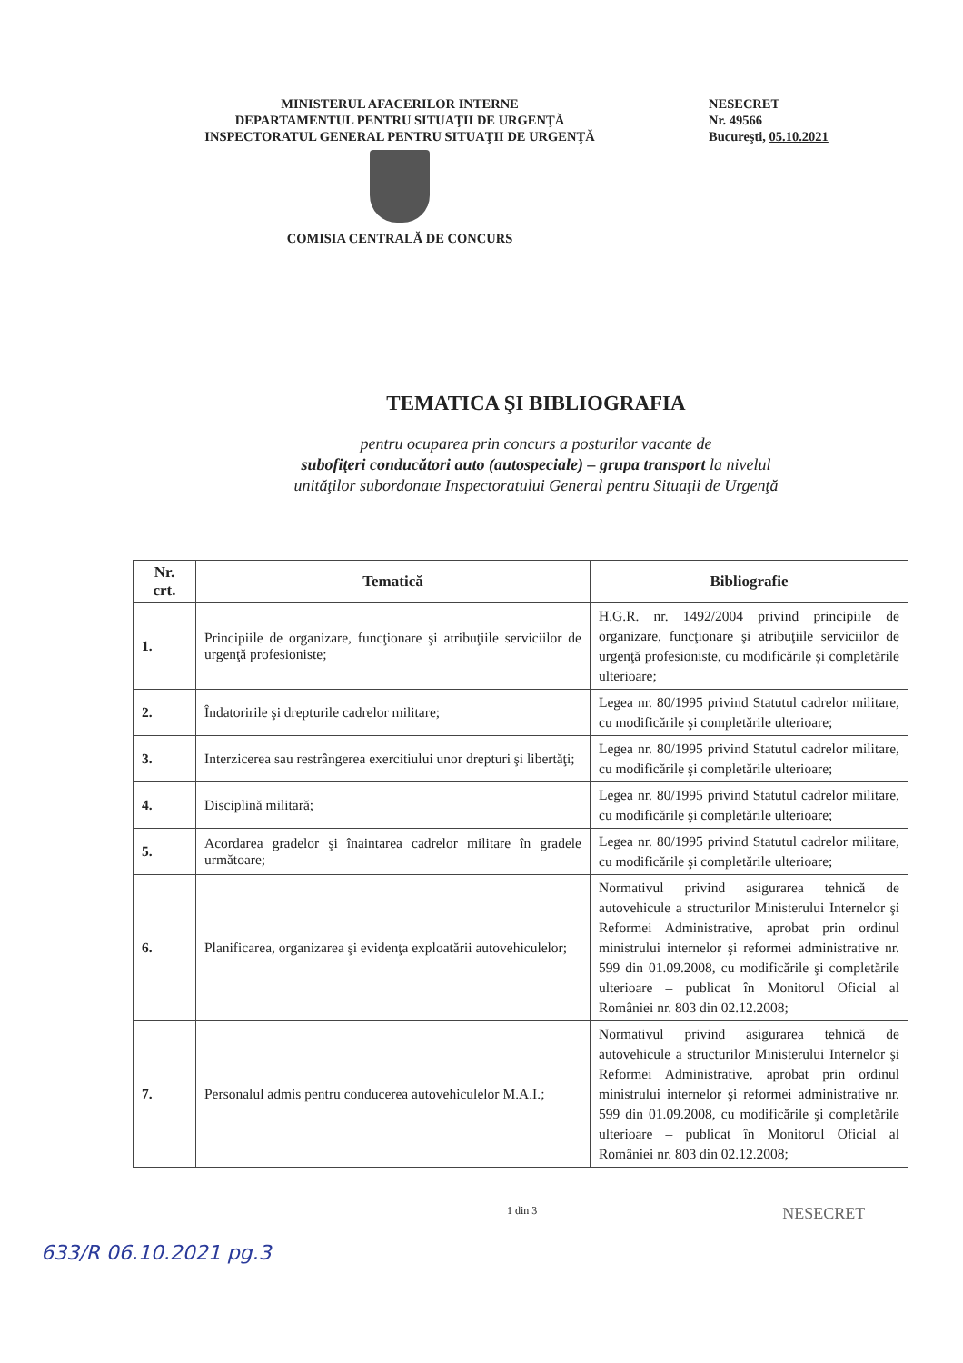MINISTERUL AFACERILOR INTERNE
DEPARTAMENTUL PENTRU SITUAŢII DE URGENŢĂ
INSPECTORATUL GENERAL PENTRU SITUAŢII DE URGENŢĂ
COMISIA CENTRALĂ DE CONCURS
NESECRET
Nr. 49566
Bucureşti, 05.10.2021
TEMATICA ŞI BIBLIOGRAFIA
pentru ocuparea prin concurs a posturilor vacante de
subofiţeri conducători auto (autospeciale) – grupa transport la nivelul
unităţilor subordonate Inspectoratului General pentru Situaţii de Urgenţă
| Nr. crt. | Tematică | Bibliografie |
| --- | --- | --- |
| 1. | Principiile de organizare, funcţionare şi atribuţiile serviciilor de urgenţă profesioniste; | H.G.R. nr. 1492/2004 privind principiile de organizare, funcţionare şi atribuţiile serviciilor de urgenţă profesioniste, cu modificările şi completările ulterioare; |
| 2. | Îndatoririle şi drepturile cadrelor militare; | Legea nr. 80/1995 privind Statutul cadrelor militare, cu modificările şi completările ulterioare; |
| 3. | Interzicerea sau restrângerea exercitiului unor drepturi şi libertăţi; | Legea nr. 80/1995 privind Statutul cadrelor militare, cu modificările şi completările ulterioare; |
| 4. | Disciplină militară; | Legea nr. 80/1995 privind Statutul cadrelor militare, cu modificările şi completările ulterioare; |
| 5. | Acordarea gradelor şi înaintarea cadrelor militare în gradele următoare; | Legea nr. 80/1995 privind Statutul cadrelor militare, cu modificările şi completările ulterioare; |
| 6. | Planificarea, organizarea şi evidenţa exploatării autovehiculelor; | Normativul privind asigurarea tehnică de autovehicule a structurilor Ministerului Internelor şi Reformei Administrative, aprobat prin ordinul ministrului internelor şi reformei administrative nr. 599 din 01.09.2008, cu modificările şi completările ulterioare – publicat în Monitorul Oficial al României nr. 803 din 02.12.2008; |
| 7. | Personalul admis pentru conducerea autovehiculelor M.A.I.; | Normativul privind asigurarea tehnică de autovehicule a structurilor Ministerului Internelor şi Reformei Administrative, aprobat prin ordinul ministrului internelor şi reformei administrative nr. 599 din 01.09.2008, cu modificările şi completările ulterioare – publicat în Monitorul Oficial al României nr. 803 din 02.12.2008; |
1 din 3
NESECRET
633/R 06.10.2021 pg.3